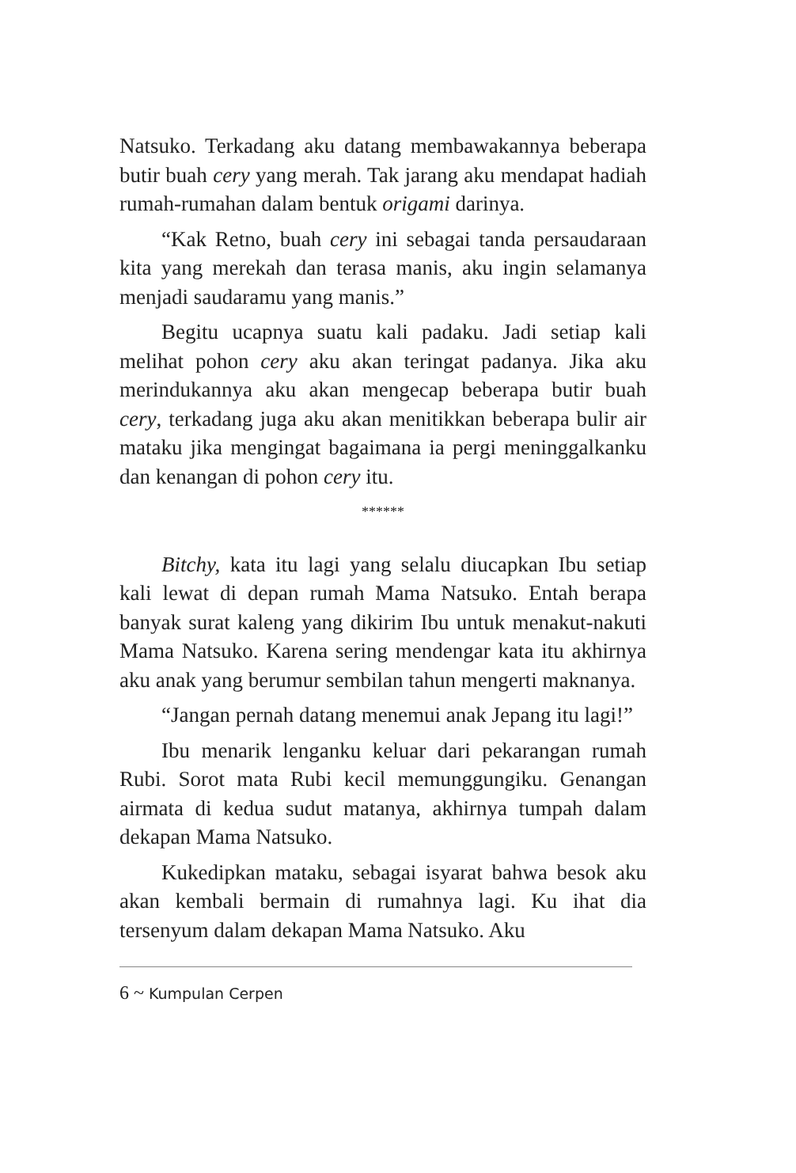Natsuko. Terkadang aku datang membawakannya beberapa butir buah cery yang merah. Tak jarang aku mendapat hadiah rumah-rumahan dalam bentuk origami darinya.
“Kak Retno, buah cery ini sebagai tanda persaudaraan kita yang merekah dan terasa manis, aku ingin selamanya menjadi saudaramu yang manis.”
Begitu ucapnya suatu kali padaku. Jadi setiap kali melihat pohon cery aku akan teringat padanya. Jika aku merindukannya aku akan mengecap beberapa butir buah cery, terkadang juga aku akan menitikkan beberapa bulir air mataku jika mengingat bagaimana ia pergi meninggalkanku dan kenangan di pohon cery itu.
******
Bitchy, kata itu lagi yang selalu diucapkan Ibu setiap kali lewat di depan rumah Mama Natsuko. Entah berapa banyak surat kaleng yang dikirim Ibu untuk menakut-nakuti Mama Natsuko. Karena sering mendengar kata itu akhirnya aku anak yang berumur sembilan tahun mengerti maknanya.
“Jangan pernah datang menemui anak Jepang itu lagi!”
Ibu menarik lenganku keluar dari pekarangan rumah Rubi. Sorot mata Rubi kecil memunggungiku. Genangan airmata di kedua sudut matanya, akhirnya tumpah dalam dekapan Mama Natsuko.
Kukedipkan mataku, sebagai isyarat bahwa besok aku akan kembali bermain di rumahnya lagi. Ku ihat dia tersenyum dalam dekapan Mama Natsuko. Aku
6 ~ Kumpulan Cerpen